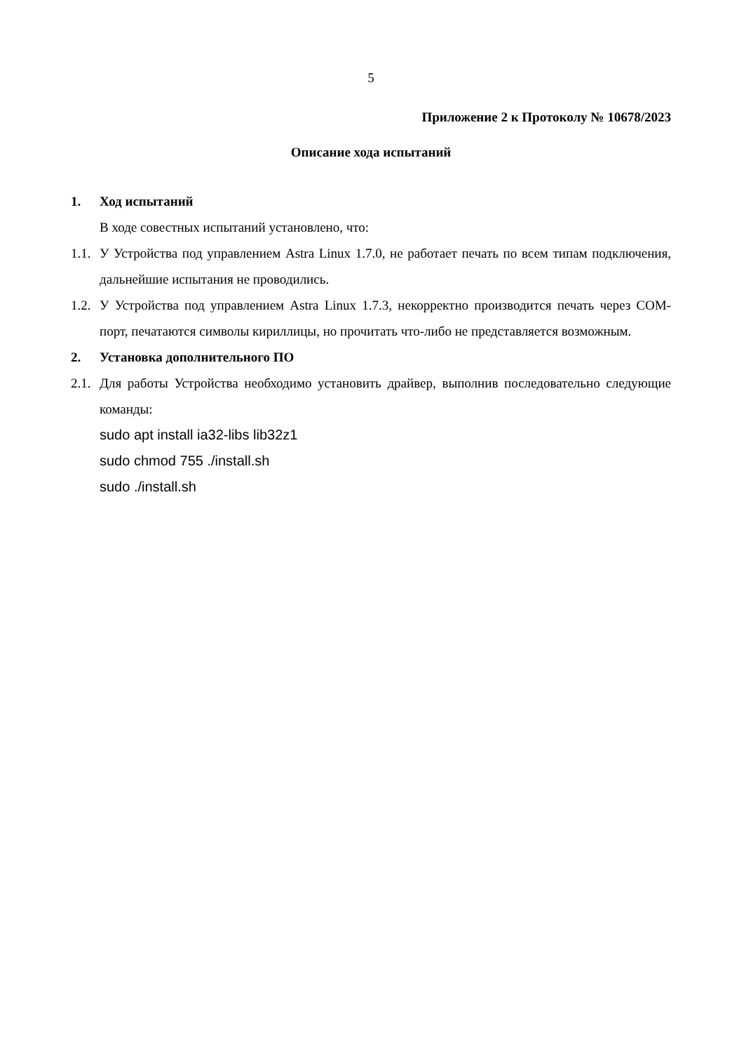5
Приложение 2 к Протоколу № 10678/2023
Описание хода испытаний
1. Ход испытаний
В ходе совестных испытаний установлено, что:
1.1.
У Устройства под управлением Astra Linux 1.7.0, не работает печать по всем типам подключения, дальнейшие испытания не проводились.
1.2.
У Устройства под управлением Astra Linux 1.7.3, некорректно производится печать через COM-порт, печатаются символы кириллицы, но прочитать что-либо не представляется возможным.
2. Установка дополнительного ПО
2.1.
Для работы Устройства необходимо установить драйвер, выполнив последовательно следующие команды:
sudo apt install ia32-libs lib32z1
sudo chmod 755 ./install.sh
sudo ./install.sh